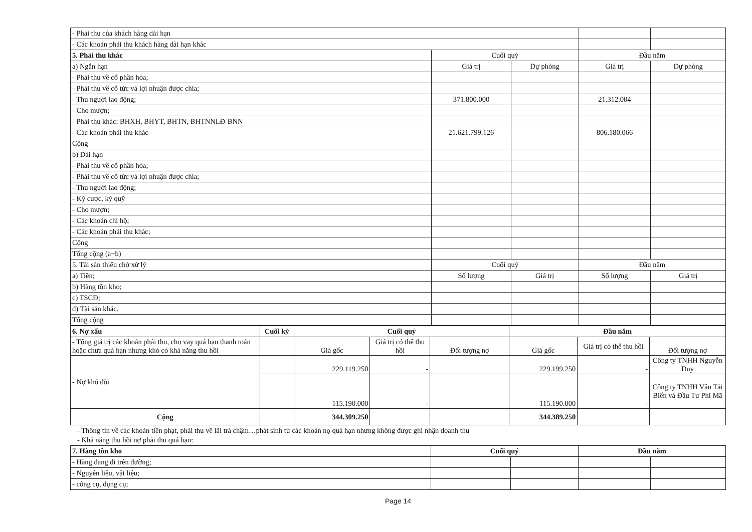| - Phải thu của khách hàng dài hạn | | | | |
| - Các khoản phải thu khách hàng dài hạn khác | | | | |
| 5. Phải thu khác | Cuối quý | | Đầu năm | |
| a) Ngắn hạn | Giá trị | Dự phòng | Giá trị | Dự phòng |
| - Phải thu về cổ phần hóa; | | | | |
| - Phải thu về cổ tức và lợi nhuận được chia; | | | | |
| - Thu người lao động; | 371.800.000 | | 21.312.004 | |
| - Cho mượn; | | | | |
| - Phải thu khác: BHXH, BHYT, BHTN, BHTNNLĐ-BNN | | | | |
| - Các khoản phải thu khác | 21.621.799.126 | | 806.180.066 | |
| Cộng | | | | |
| b) Dài hạn | | | | |
| - Phải thu về cổ phần hóa; | | | | |
| - Phải thu về cổ tức và lợi nhuận được chia; | | | | |
| - Thu người lao động; | | | | |
| - Ký cược, ký quỹ | | | | |
| - Cho mượn; | | | | |
| - Các khoản chi hộ; | | | | |
| - Các khoản phải thu khác; | | | | |
| Cộng | | | | |
| Tổng cộng (a+b) | | | | |
| 5. Tài sản thiếu chờ xử lý | Cuối quý | | Đầu năm | |
| a) Tiền; | Số lượng | Giá trị | Số lượng | Giá trị |
| b) Hàng tồn kho; | | | | |
| c) TSCĐ; | | | | |
| d) Tài sản khác. | | | | |
| Tổng cộng | | | | |
| 6. Nợ xấu | Cuối kỳ | Cuối quý | | | Đầu năm | | |
| - Tổng giá trị các khoản phải thu, cho vay quá hạn thanh toán hoặc chưa quá hạn nhưng khó có khả năng thu hồi | | Giá gốc | Giá trị có thể thu hồi | Đối tượng nợ | Giá gốc | Giá trị có thể thu hồi | Đối tượng nợ |
| - Nợ khó đòi | | 229.119.250 | - | | 229.199.250 | - | Công ty TNHH Nguyễn Duy |
| | | 115.190.000 | - | | 115.190.000 | - | Công ty TNHH Vận Tải Biển và Đầu Tư Phi Mã |
| Cộng | | 344.309.250 | | | 344.389.250 | | |
- Thông tin về các khoản tiền phạt, phải thu về lãi trả chậm…phát sinh từ các khoản nọ quá hạn nhưng không được ghi nhận doanh thu
- Khả năng thu hồi nợ phải thu quá hạn:
| 7. Hàng tồn kho | Cuối quý | | Đầu năm | |
| - Hàng đang đi trên đường; | | | | |
| - Nguyên liệu, vật liệu; | | | | |
| - công cụ, dụng cụ; | | | | |
Page 14